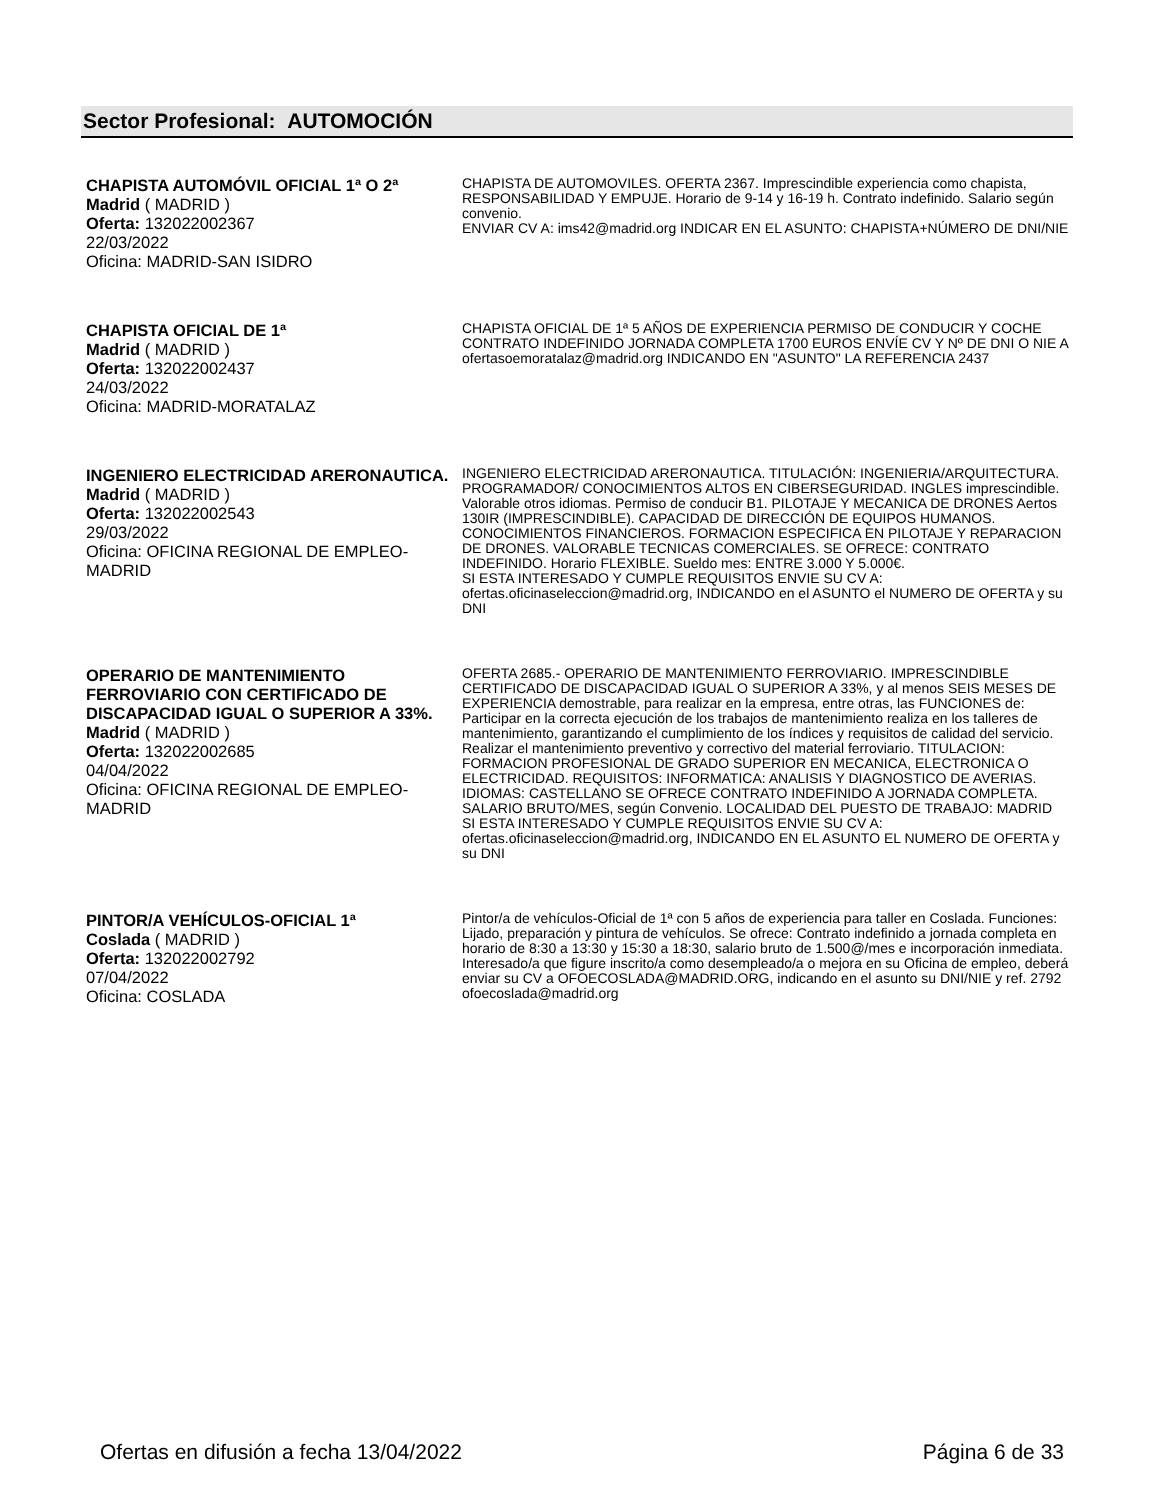Sector Profesional: AUTOMOCIÓN
CHAPISTA AUTOMÓVIL OFICIAL 1ª O 2ª
Madrid ( MADRID )
Oferta: 132022002367
22/03/2022
Oficina: MADRID-SAN ISIDRO
CHAPISTA DE AUTOMOVILES. OFERTA 2367. Imprescindible experiencia como chapista, RESPONSABILIDAD Y EMPUJE. Horario de 9-14 y 16-19 h. Contrato indefinido. Salario según convenio.
ENVIAR CV A: ims42@madrid.org INDICAR EN EL ASUNTO: CHAPISTA+NÚMERO DE DNI/NIE
CHAPISTA OFICIAL DE 1ª
Madrid ( MADRID )
Oferta: 132022002437
24/03/2022
Oficina: MADRID-MORATALAZ
CHAPISTA OFICIAL DE 1ª 5 AÑOS DE EXPERIENCIA PERMISO DE CONDUCIR Y COCHE CONTRATO INDEFINIDO JORNADA COMPLETA 1700 EUROS ENVÍE CV Y Nº DE DNI O NIE A ofertasoemoratalaz@madrid.org INDICANDO EN "ASUNTO" LA REFERENCIA 2437
INGENIERO ELECTRICIDAD ARERONAUTICA.
Madrid ( MADRID )
Oferta: 132022002543
29/03/2022
Oficina: OFICINA REGIONAL DE EMPLEO-MADRID
INGENIERO ELECTRICIDAD ARERONAUTICA. TITULACIÓN: INGENIERIA/ARQUITECTURA. PROGRAMADOR/ CONOCIMIENTOS ALTOS EN CIBERSEGURIDAD. INGLES imprescindible. Valorable otros idiomas. Permiso de conducir B1. PILOTAJE Y MECANICA DE DRONES Aertos 130IR (IMPRESCINDIBLE). CAPACIDAD DE DIRECCIÓN DE EQUIPOS HUMANOS. CONOCIMIENTOS FINANCIEROS. FORMACION ESPECIFICA EN PILOTAJE Y REPARACION DE DRONES. VALORABLE TECNICAS COMERCIALES. SE OFRECE: CONTRATO INDEFINIDO. Horario FLEXIBLE. Sueldo mes: ENTRE 3.000 Y 5.000€.
SI ESTA INTERESADO Y CUMPLE REQUISITOS ENVIE SU CV A: ofertas.oficinaseleccion@madrid.org, INDICANDO en el ASUNTO el NUMERO DE OFERTA y su DNI
OPERARIO DE MANTENIMIENTO FERROVIARIO CON CERTIFICADO DE DISCAPACIDAD IGUAL O SUPERIOR A 33%.
Madrid ( MADRID )
Oferta: 132022002685
04/04/2022
Oficina: OFICINA REGIONAL DE EMPLEO-MADRID
OFERTA 2685.- OPERARIO DE MANTENIMIENTO FERROVIARIO. IMPRESCINDIBLE CERTIFICADO DE DISCAPACIDAD IGUAL O SUPERIOR A 33%, y al menos SEIS MESES DE EXPERIENCIA demostrable, para realizar en la empresa, entre otras, las FUNCIONES de: Participar en la correcta ejecución de los trabajos de mantenimiento realiza en los talleres de mantenimiento, garantizando el cumplimiento de los índices y requisitos de calidad del servicio. Realizar el mantenimiento preventivo y correctivo del material ferroviario. TITULACION: FORMACION PROFESIONAL DE GRADO SUPERIOR EN MECANICA, ELECTRONICA O ELECTRICIDAD. REQUISITOS: INFORMATICA: ANALISIS Y DIAGNOSTICO DE AVERIAS. IDIOMAS: CASTELLANO SE OFRECE CONTRATO INDEFINIDO A JORNADA COMPLETA. SALARIO BRUTO/MES, según Convenio. LOCALIDAD DEL PUESTO DE TRABAJO: MADRID
SI ESTA INTERESADO Y CUMPLE REQUISITOS ENVIE SU CV A: ofertas.oficinaseleccion@madrid.org, INDICANDO EN EL ASUNTO EL NUMERO DE OFERTA y su DNI
PINTOR/A VEHÍCULOS-OFICIAL 1ª
Coslada ( MADRID )
Oferta: 132022002792
07/04/2022
Oficina: COSLADA
Pintor/a de vehículos-Oficial de 1ª con 5 años de experiencia para taller en Coslada. Funciones: Lijado, preparación y pintura de vehículos. Se ofrece: Contrato indefinido a jornada completa en horario de 8:30 a 13:30 y 15:30 a 18:30, salario bruto de 1.500@/mes e incorporación inmediata. Interesado/a que figure inscrito/a como desempleado/a o mejora en su Oficina de empleo, deberá enviar su CV a OFOECOSLADA@MADRID.ORG, indicando en el asunto su DNI/NIE y ref. 2792 ofoecoslada@madrid.org
Ofertas en difusión a fecha 13/04/2022 Página 6 de 33